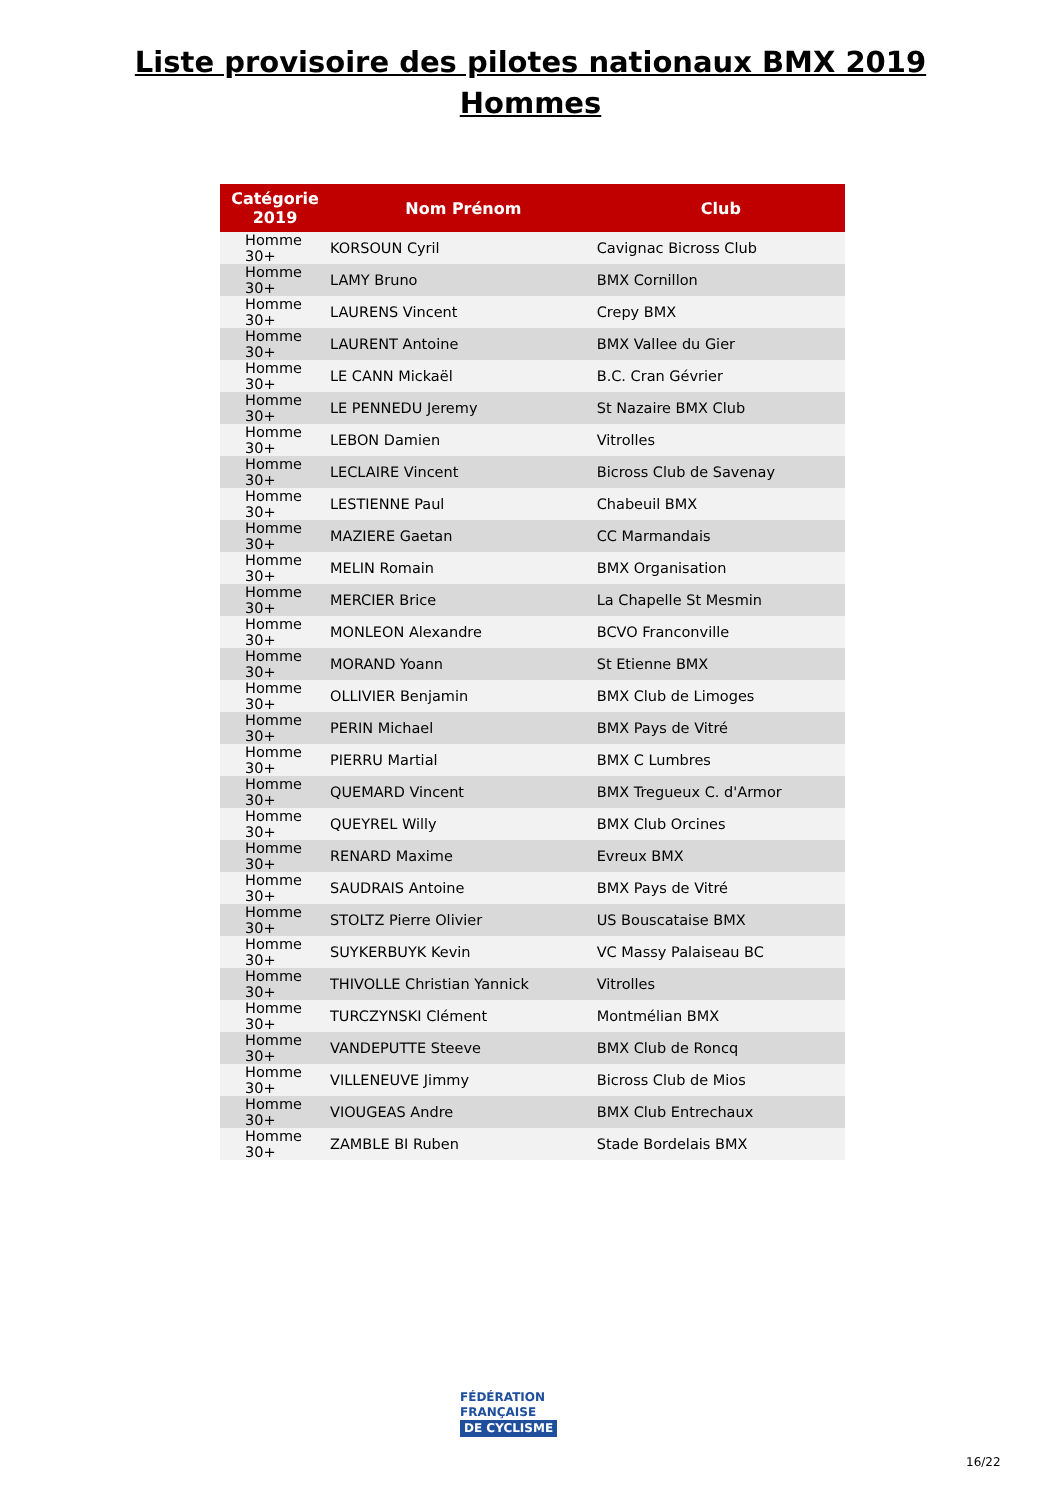Liste provisoire des pilotes nationaux BMX 2019
Hommes
| Catégorie 2019 | Nom Prénom | Club |
| --- | --- | --- |
| Homme 30+ | KORSOUN Cyril | Cavignac Bicross Club |
| Homme 30+ | LAMY Bruno | BMX Cornillon |
| Homme 30+ | LAURENS Vincent | Crepy BMX |
| Homme 30+ | LAURENT Antoine | BMX Vallee du Gier |
| Homme 30+ | LE CANN Mickaël | B.C. Cran Gévrier |
| Homme 30+ | LE PENNEDU Jeremy | St Nazaire BMX Club |
| Homme 30+ | LEBON Damien | Vitrolles |
| Homme 30+ | LECLAIRE Vincent | Bicross Club de Savenay |
| Homme 30+ | LESTIENNE Paul | Chabeuil BMX |
| Homme 30+ | MAZIERE Gaetan | CC Marmandais |
| Homme 30+ | MELIN Romain | BMX Organisation |
| Homme 30+ | MERCIER Brice | La Chapelle St Mesmin |
| Homme 30+ | MONLEON Alexandre | BCVO Franconville |
| Homme 30+ | MORAND Yoann | St Etienne BMX |
| Homme 30+ | OLLIVIER Benjamin | BMX Club de Limoges |
| Homme 30+ | PERIN Michael | BMX Pays de Vitré |
| Homme 30+ | PIERRU Martial | BMX C Lumbres |
| Homme 30+ | QUEMARD Vincent | BMX Tregueux C. d'Armor |
| Homme 30+ | QUEYREL Willy | BMX Club Orcines |
| Homme 30+ | RENARD Maxime | Evreux BMX |
| Homme 30+ | SAUDRAIS Antoine | BMX Pays de Vitré |
| Homme 30+ | STOLTZ Pierre Olivier | US Bouscataise BMX |
| Homme 30+ | SUYKERBUYK Kevin | VC Massy Palaiseau BC |
| Homme 30+ | THIVOLLE Christian Yannick | Vitrolles |
| Homme 30+ | TURCZYNSKI Clément | Montmélian BMX |
| Homme 30+ | VANDEPUTTE Steeve | BMX Club de Roncq |
| Homme 30+ | VILLENEUVE Jimmy | Bicross Club de Mios |
| Homme 30+ | VIOUGEAS Andre | BMX Club Entrechaux |
| Homme 30+ | ZAMBLE BI Ruben | Stade Bordelais BMX |
FÉDÉRATION
FRANÇAISE
DE CYCLISME
16/22